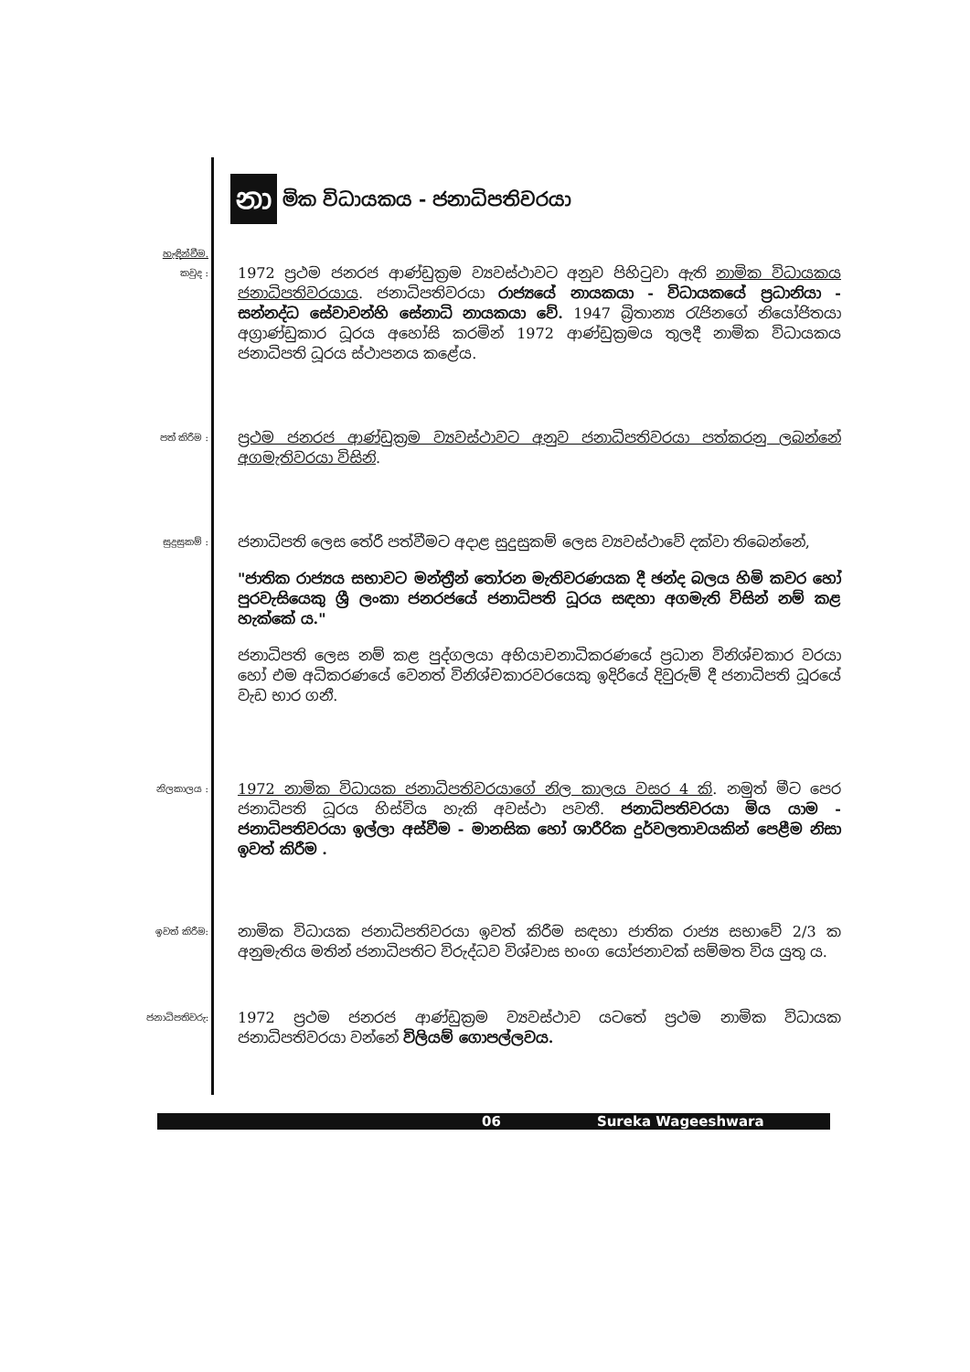නා මික විධායකය - ජනාධිපතිවරයා
හැඳින්වීම.
කවුද :
1972 ප්‍රථම ජනරජ ආණ්ඩුක්‍රම ව්‍යවස්ථාවට අනුව පිහිටුවා ඇති නාමික විධායකය ජනාධිපතිවරයාය. ජනාධිපතිවරයා රාජ්‍යයේ නායකයා - විධායකයේ ප්‍රධානියා - සන්නද්ධ සේවාවන්හි සේනාධි නායකයා වේ. 1947 බ්‍රිතාන්‍ය රැජිනගේ නියෝජිතයා අග්‍රාණ්ඩුකාර ධූරය අහෝසි කරමින් 1972 ආණ්ඩුක්‍රමය තුලදී නාමික විධායකය ජනාධිපති ධූරය ස්ථාපනය කළේය.
පත් කිරීම :
ප්‍රථම ජනරජ ආණ්ඩුක්‍රම ව්‍යවස්ථාවට අනුව ජනාධිපතිවරයා පත්කරනු ලබන්නේ අගමැතිවරයා විසිනි.
සුදුසුකම් :
ජනාධිපති ලෙස තේරී පත්වීමට අදාළ සුදුසුකම් ලෙස ව්‍යවස්ථාවේ දක්වා තිබෙන්නේ,
"ජාතික රාජ්‍යය සභාවට මන්ත්‍රීන් තෝරන මැතිවරණයක දී ඡන්ද බලය හිමි කවර හෝ පුරවැසියෙකු ශ්‍රී ලංකා ජනරජයේ ජනාධිපති ධූරය සඳහා අගමැති විසින් නම් කළ හැක්කේ ය."
ජනාධිපති ලෙස නම් කළ පුද්ගලයා අභියාචනාධිකරණයේ ප්‍රධාන විනිශ්චකාර වරයා හෝ එම අධිකරණයේ වෙනත් විනිශ්චකාරවරයෙකු ඉදිරියේ දිවුරුම් දී ජනාධිපති ධූරයේ වැඩ භාර ගනී.
නිලකාලය :
1972 නාමික විධායක ජනාධිපතිවරයාගේ නිල කාලය වසර 4 කි. නමුත් මීට පෙර ජනාධිපති ධූරය හිස්විය හැකි අවස්ථා පවතී. ජනාධිපතිවරයා මිය යාම - ජනාධිපතිවරයා ඉල්ලා අස්වීම - මානසික හෝ ශාරීරික දුර්වලතාවයකින් පෙළීම නිසා ඉවත් කිරීම .
ඉවත් කිරීම:
නාමික විධායක ජනාධිපතිවරයා ඉවත් කිරීම සඳහා ජාතික රාජ්‍ය සභාවේ 2/3 ක අනුමැතිය මතින් ජනාධිපතිට විරුද්ධව විශ්වාස භංග යෝජනාවක් සම්මත විය යුතු ය.
ජනාධිපතිවරු:
1972 ප්‍රථම ජනරජ ආණ්ඩුක්‍රම ව්‍යවස්ථාව යටතේ ප්‍රථම නාමික විධායක ජනාධිපතිවරයා වන්නේ විලියම් ගොපල්ලවය.
06 Sureka Wageeshwara